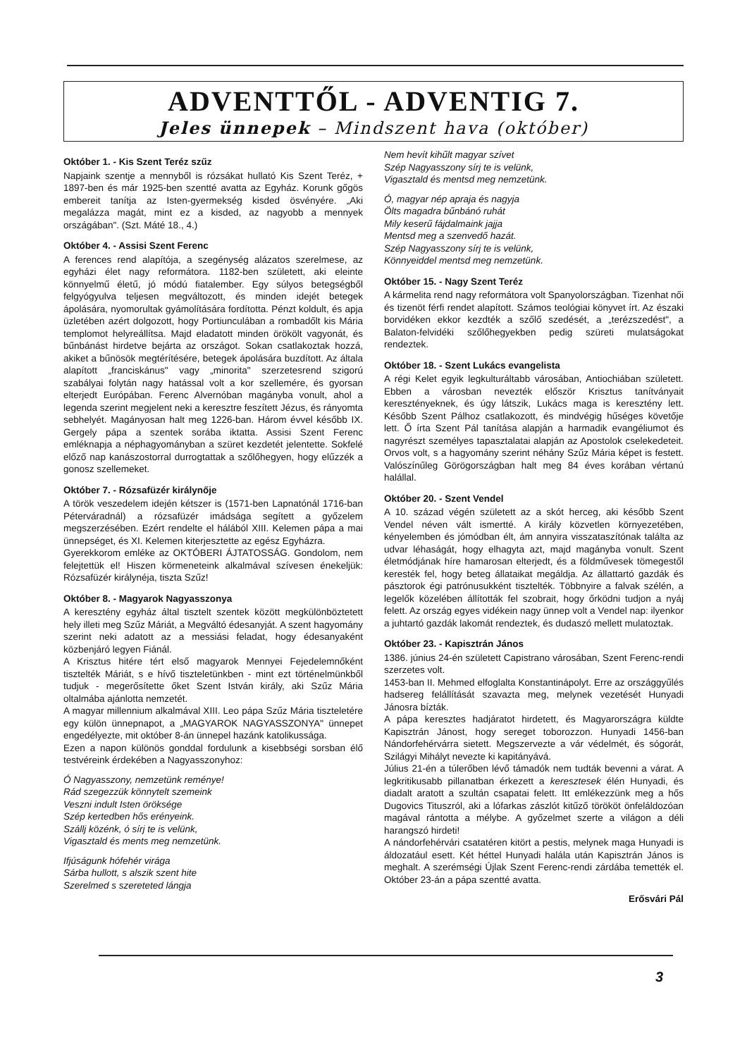ADVENTTŐL - ADVENTIG 7.
Jeles ünnepek – Mindszent hava (október)
Október 1. - Kis Szent Teréz szűz
Napjaink szentje a mennyből is rózsákat hullató Kis Szent Teréz, + 1897-ben és már 1925-ben szentté avatta az Egyház. Korunk gőgös embereit tanítja az Isten-gyermekség kisded ösvényére. „Aki megalázza magát, mint ez a kisded, az nagyobb a mennyek országában". (Szt. Máté 18., 4.)
Október 4. - Assisi Szent Ferenc
A ferences rend alapítója, a szegénység alázatos szerelmese, az egyházi élet nagy reformátora. 1182-ben született, aki eleinte könnyelmű életű, jó módú fiatalember. Egy súlyos betegségből felgyógyulva teljesen megváltozott, és minden idejét betegek ápolására, nyomorultak gyámolítására fordította. Pénzt koldult, és apja üzletében azért dolgozott, hogy Portiunculában a rombadőlt kis Mária templomot helyreállítsa. Majd eladatott minden örökölt vagyonát, és bűnbánást hirdetve bejárta az országot. Sokan csatlakoztak hozzá, akiket a bűnösök megtérítésére, betegek ápolására buzdított. Az általa alapított „franciskánus" vagy „minorita" szerzetesrend szigorú szabályai folytán nagy hatással volt a kor szellemére, és gyorsan elterjedt Európában. Ferenc Alvernóban magányba vonult, ahol a legenda szerint megjelent neki a keresztre feszített Jézus, és rányomta sebhelyét. Magányosan halt meg 1226-ban. Három évvel később IX. Gergely pápa a szentek sorába iktatta. Assisi Szent Ferenc emléknapja a néphagyományban a szüret kezdetét jelentette. Sokfelé előző nap kanászostorral durrogtattak a szőlőhegyen, hogy elűzzék a gonosz szellemeket.
Október 7. - Rózsafüzér királynője
A török veszedelem idején kétszer is (1571-ben Lapnatónál 1716-ban Péterváradnál) a rózsafüzér imádsága segített a győzelem megszerzésében. Ezért rendelte el hálából XIII. Kelemen pápa a mai ünnepséget, és XI. Kelemen kiterjesztette az egész Egyházra.
Gyerekkorom emléke az OKTÓBERI ÁJTATOSSÁG. Gondolom, nem felejtettük el! Hiszen körmeneteink alkalmával szívesen énekeljük: Rózsafüzér királynéja, tiszta Szűz!
Október 8. - Magyarok Nagyasszonya
A keresztény egyház által tisztelt szentek között megkülönböztetett hely illeti meg Szűz Máriát, a Megváltó édesanyját. A szent hagyomány szerint neki adatott az a messiási feladat, hogy édesanyaként közbenjáró legyen Fiánál.
A Krisztus hitére tért első magyarok Mennyei Fejedelemnőként tisztelték Máriát, s e hívő tiszteletünkben - mint ezt történelmünkből tudjuk - megerősítette őket Szent István király, aki Szűz Mária oltalmába ajánlotta nemzetét.
A magyar millennium alkalmával XIII. Leo pápa Szűz Mária tiszteletére egy külön ünnepnapot, a „MAGYAROK NAGYASSZONYA" ünnepet engedélyezte, mit október 8-án ünnepel hazánk katolikussága.
Ezen a napon különös gonddal fordulunk a kisebbségi sorsban élő testvéreink érdekében a Nagyasszonyhoz:
Ó Nagyasszony, nemzetünk reménye!
Rád szegezzük könnytelt szemeink
Veszni indult Isten öröksége
Szép kertedben hős erényeink.
Szállj közénk, ó sírj te is velünk,
Vigasztald és ments meg nemzetünk.
Ifjúságunk hófehér virága
Sárba hullott, s alszik szent hite
Szerelmed s szereteted lángja
Nem hevít kihűlt magyar szívet
Szép Nagyasszony sírj te is velünk,
Vigasztald és mentsd meg nemzetünk.
Ó, magyar nép apraja és nagyja
Ölts magadra bűnbánó ruhát
Mily keserű fájdalmaink jajja
Mentsd meg a szenvedő hazát.
Szép Nagyasszony sírj te is velünk,
Könnyeiddel mentsd meg nemzetünk.
Október 15. - Nagy Szent Teréz
A kármelita rend nagy reformátora volt Spanyolországban. Tizenhat női és tizenöt férfi rendet alapított. Számos teológiai könyvet írt. Az északi borvidéken ekkor kezdték a szőlő szedését, a „terézszedést", a Balaton-felvidéki szőlőhegyekben pedig szüreti mulatságokat rendeztek.
Október 18. - Szent Lukács evangelista
A régi Kelet egyik legkulturáltabb városában, Antiochiában született. Ebben a városban nevezték először Krisztus tanítványait keresztényeknek, és úgy látszik, Lukács maga is keresztény lett. Később Szent Pálhoz csatlakozott, és mindvégig hűséges követője lett. Ő írta Szent Pál tanítása alapján a harmadik evangéliumot és nagyrészt személyes tapasztalatai alapján az Apostolok cselekedeteit. Orvos volt, s a hagyomány szerint néhány Szűz Mária képet is festett. Valószínűleg Görögországban halt meg 84 éves korában vértanú halállal.
Október 20. - Szent Vendel
A 10. század végén született az a skót herceg, aki később Szent Vendel néven vált ismertté. A király közvetlen környezetében, kényelemben és jómódban élt, ám annyira visszataszítónak találta az udvar léhaságát, hogy elhagyta azt, majd magányba vonult. Szent életmódjának híre hamarosan elterjedt, és a földművesek tömegestől keresték fel, hogy beteg állataikat megáldja. Az állattartó gazdák és pásztorok égi patrónusukként tisztelték. Többnyire a falvak szélén, a legelők közelében állították fel szobrait, hogy őrködni tudjon a nyáj felett. Az ország egyes vidékein nagy ünnep volt a Vendel nap: ilyenkor a juhtartó gazdák lakomát rendeztek, és dudaszó mellett mulatoztak.
Október 23. - Kapisztrán János
1386. június 24-én született Capistrano városában, Szent Ferenc-rendi szerzetes volt.
1453-ban II. Mehmed elfoglalta Konstantinápolyt. Erre az országgyűlés hadsereg felállítását szavazta meg, melynek vezetését Hunyadi Jánosra bízták.
A pápa keresztes hadjáratot hirdetett, és Magyarországra küldte Kapisztrán Jánost, hogy sereget toborozzon. Hunyadi 1456-ban Nándorfehérvárra sietett. Megszervezte a vár védelmét, és sógorát, Szilágyi Mihályt nevezte ki kapitányává.
Július 21-én a túlerőben lévő támadók nem tudták bevenni a várat. A legkritikusabb pillanatban érkezett a keresztesek élén Hunyadi, és diadalt aratott a szultán csapatai felett. Itt emlékezzünk meg a hős Dugovics Tituszról, aki a lófarkas zászlót kitűző törököt önfeláldozóan magával rántotta a mélybe. A győzelmet szerte a világon a déli harangszó hirdeti!
A nándorfehérvári csatatéren kitört a pestis, melynek maga Hunyadi is áldozatául esett. Két héttel Hunyadi halála után Kapisztrán János is meghalt. A szerémségi Újlak Szent Ferenc-rendi zárdába temették el. Október 23-án a pápa szentté avatta.
Erősvári Pál
3